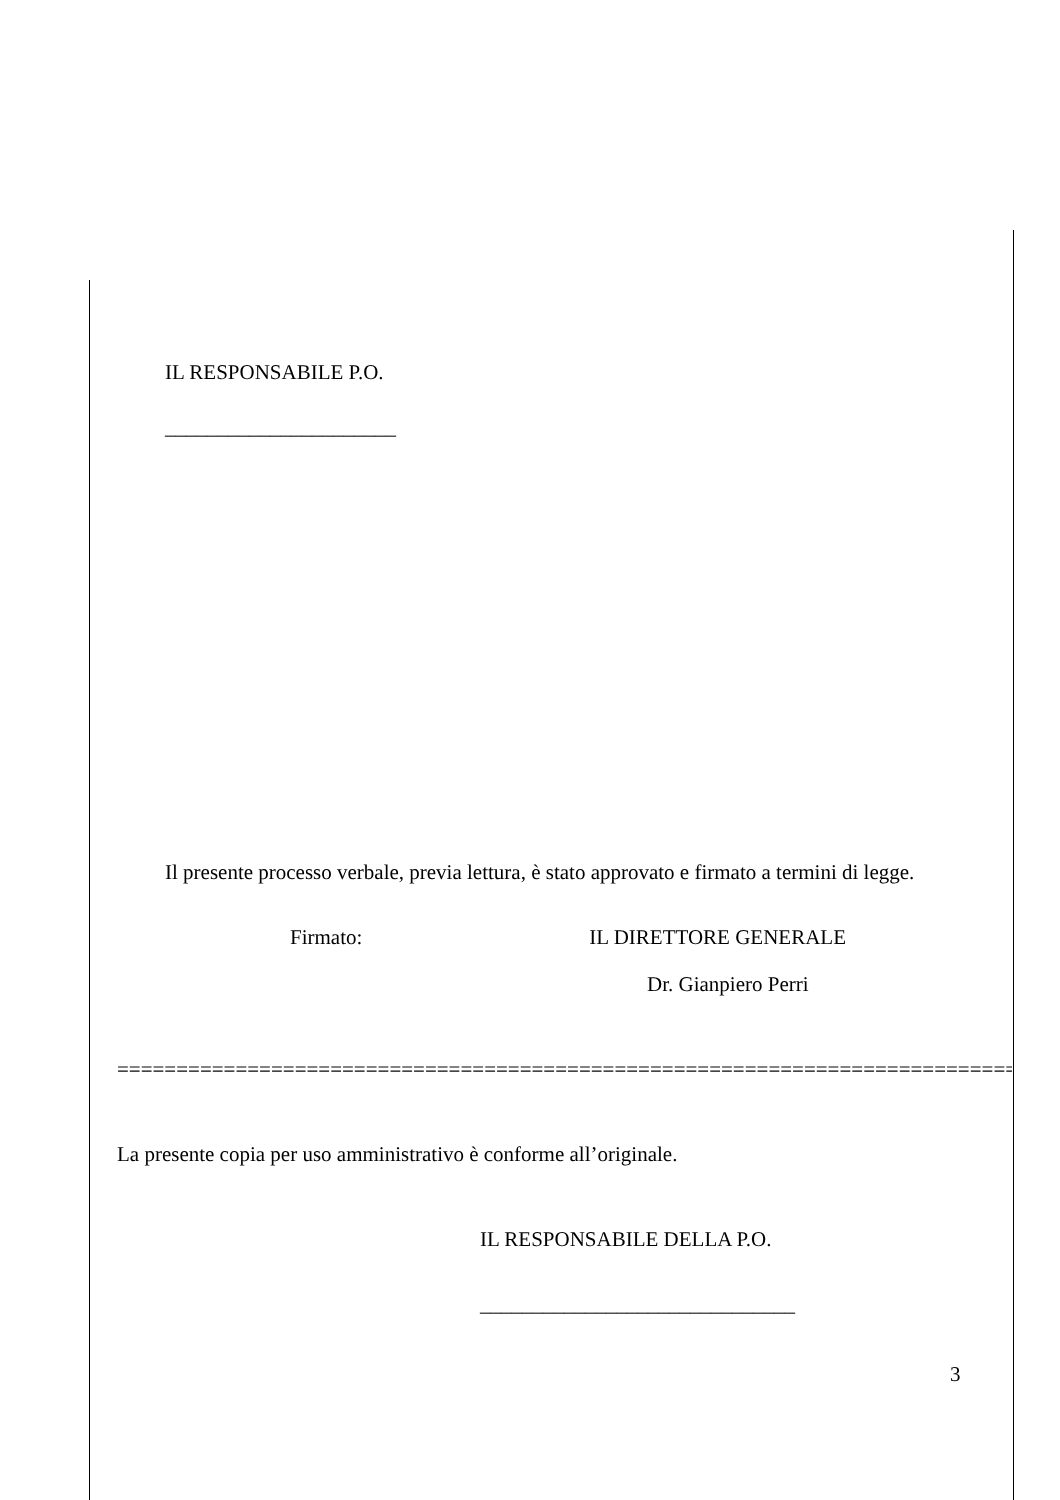IL RESPONSABILE P.O.
______________________
Il presente processo verbale, previa lettura, è stato approvato e firmato a termini di legge.
Firmato: IL DIRETTORE GENERALE
Dr. Gianpiero Perri
=============================================================================
La presente copia per uso amministrativo è conforme all’originale.
IL RESPONSABILE DELLA P.O.
______________________________
3